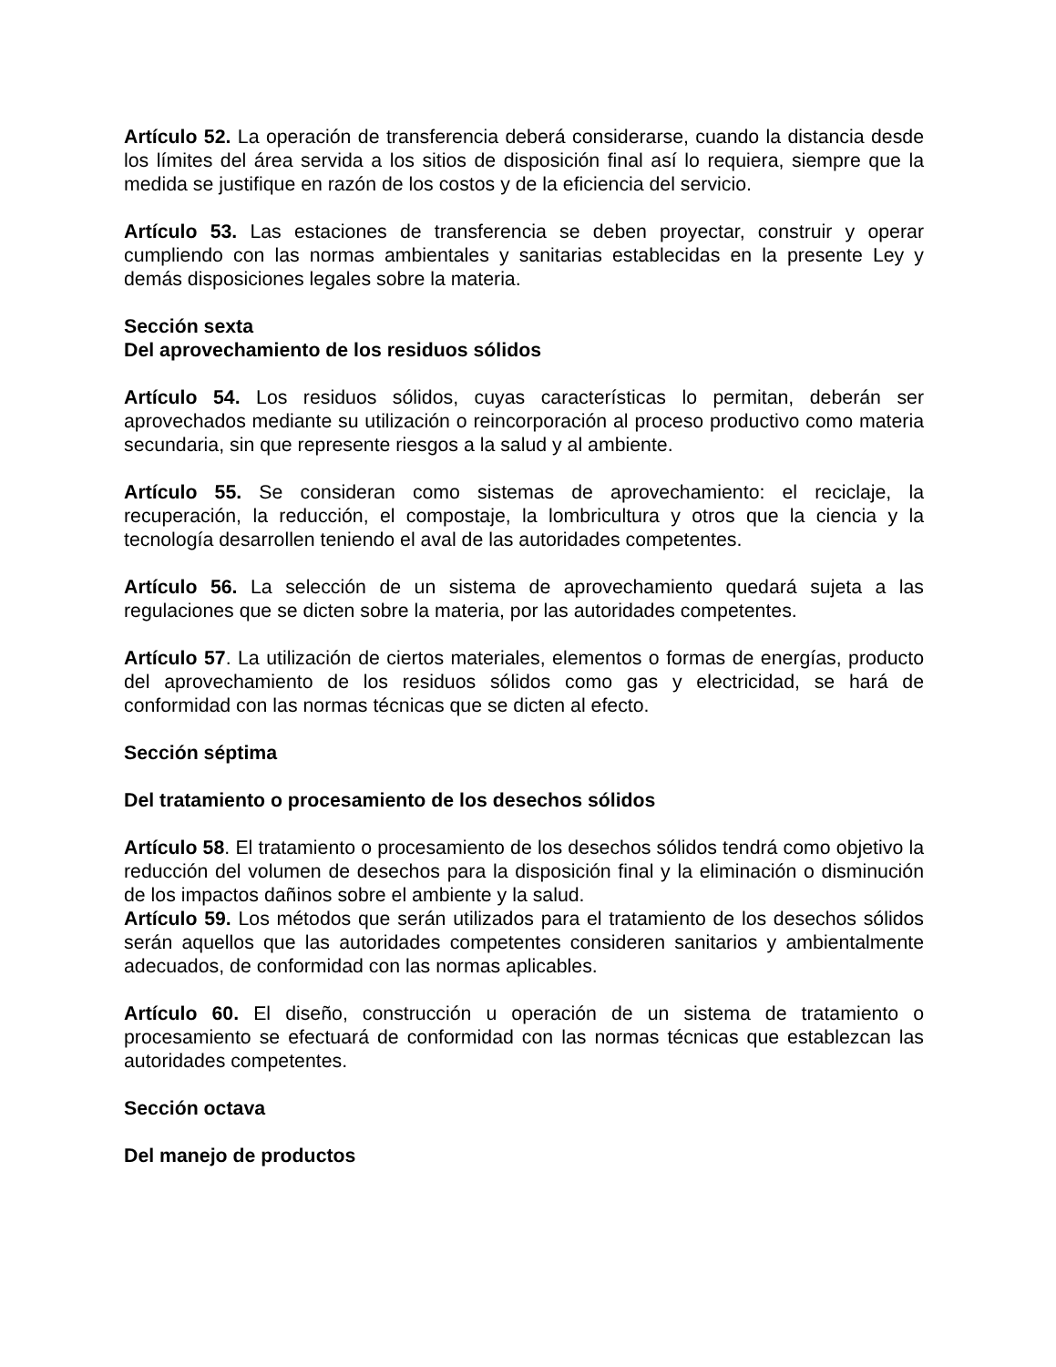Artículo 52. La operación de transferencia deberá considerarse, cuando la distancia desde los límites del área servida a los sitios de disposición final así lo requiera, siempre que la medida se justifique en razón de los costos y de la eficiencia del servicio.
Artículo 53. Las estaciones de transferencia se deben proyectar, construir y operar cumpliendo con las normas ambientales y sanitarias establecidas en la presente Ley y demás disposiciones legales sobre la materia.
Sección sexta
Del aprovechamiento de los residuos sólidos
Artículo 54. Los residuos sólidos, cuyas características lo permitan, deberán ser aprovechados mediante su utilización o reincorporación al proceso productivo como materia secundaria, sin que represente riesgos a la salud y al ambiente.
Artículo 55. Se consideran como sistemas de aprovechamiento: el reciclaje, la recuperación, la reducción, el compostaje, la lombricultura y otros que la ciencia y la tecnología desarrollen teniendo el aval de las autoridades competentes.
Artículo 56. La selección de un sistema de aprovechamiento quedará sujeta a las regulaciones que se dicten sobre la materia, por las autoridades competentes.
Artículo 57. La utilización de ciertos materiales, elementos o formas de energías, producto del aprovechamiento de los residuos sólidos como gas y electricidad, se hará de conformidad con las normas técnicas que se dicten al efecto.
Sección séptima
Del tratamiento o procesamiento de los desechos sólidos
Artículo 58. El tratamiento o procesamiento de los desechos sólidos tendrá como objetivo la reducción del volumen de desechos para la disposición final y la eliminación o disminución de los impactos dañinos sobre el ambiente y la salud.
Artículo 59. Los métodos que serán utilizados para el tratamiento de los desechos sólidos serán aquellos que las autoridades competentes consideren sanitarios y ambientalmente adecuados, de conformidad con las normas aplicables.
Artículo 60. El diseño, construcción u operación de un sistema de tratamiento o procesamiento se efectuará de conformidad con las normas técnicas que establezcan las autoridades competentes.
Sección octava
Del manejo de productos